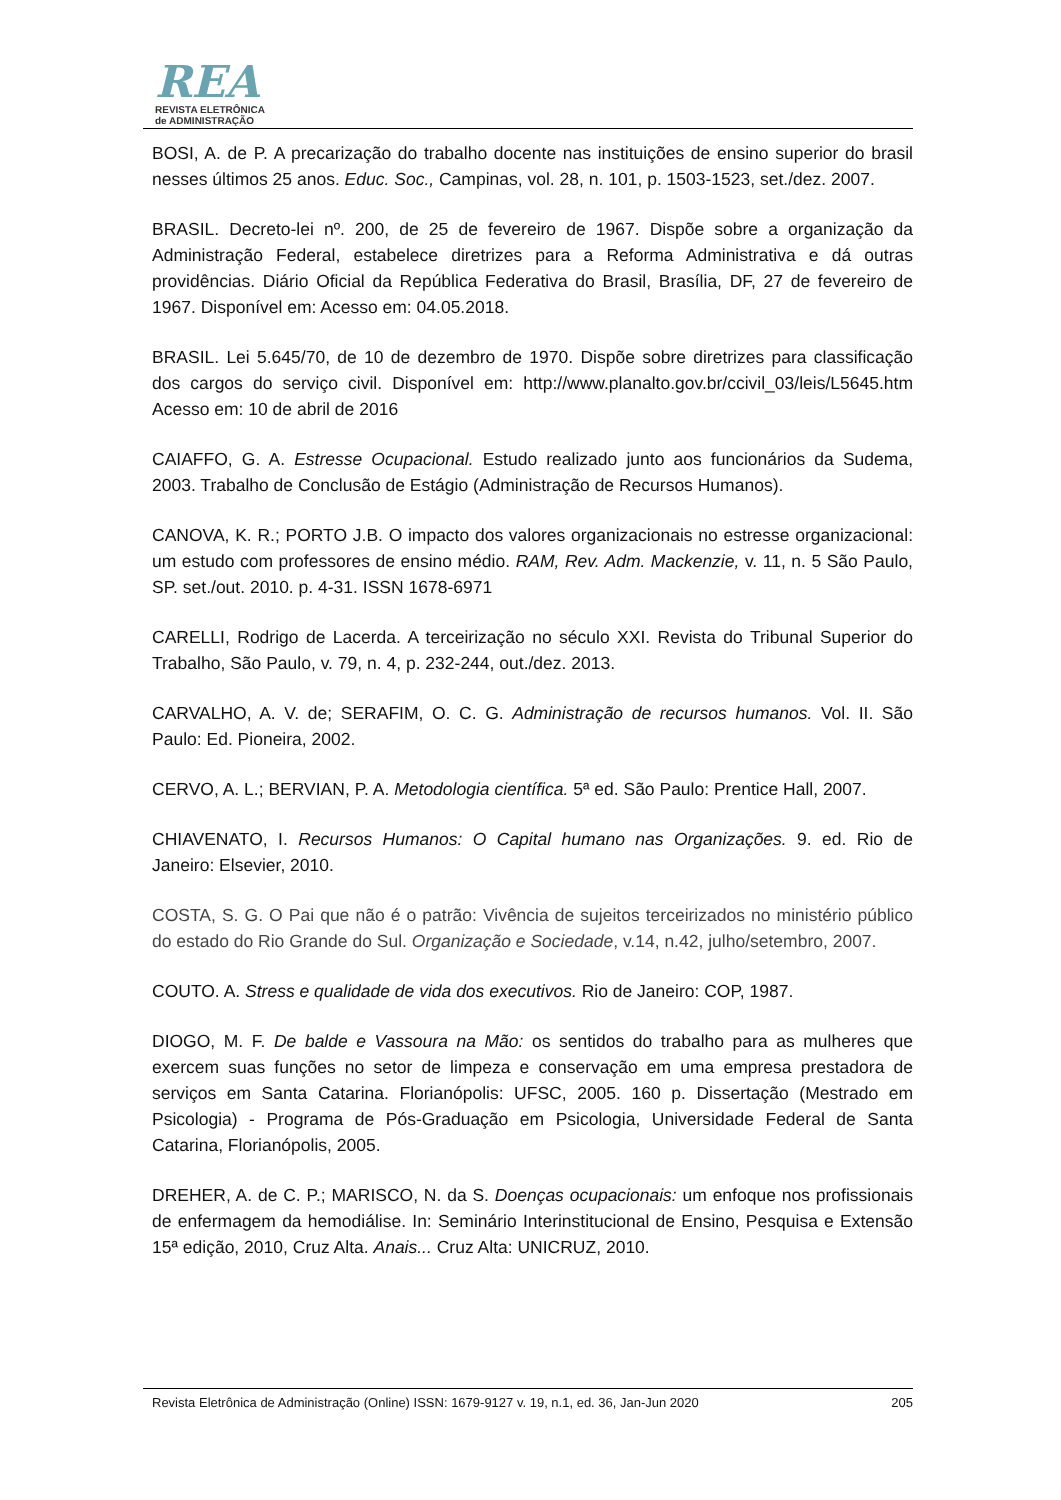REA
REVISTA ELETRÔNICA
de ADMINISTRAÇÃO
BOSI, A. de P. A precarização do trabalho docente nas instituições de ensino superior do brasil nesses últimos 25 anos. Educ. Soc., Campinas, vol. 28, n. 101, p. 1503-1523, set./dez. 2007.
BRASIL. Decreto-lei nº. 200, de 25 de fevereiro de 1967. Dispõe sobre a organização da Administração Federal, estabelece diretrizes para a Reforma Administrativa e dá outras providências. Diário Oficial da República Federativa do Brasil, Brasília, DF, 27 de fevereiro de 1967. Disponível em: Acesso em: 04.05.2018.
BRASIL. Lei 5.645/70, de 10 de dezembro de 1970. Dispõe sobre diretrizes para classificação dos cargos do serviço civil. Disponível em: http://www.planalto.gov.br/ccivil_03/leis/L5645.htm Acesso em: 10 de abril de 2016
CAIAFFO, G. A. Estresse Ocupacional. Estudo realizado junto aos funcionários da Sudema, 2003. Trabalho de Conclusão de Estágio (Administração de Recursos Humanos).
CANOVA, K. R.; PORTO J.B. O impacto dos valores organizacionais no estresse organizacional: um estudo com professores de ensino médio. RAM, Rev. Adm. Mackenzie, v. 11, n. 5 São Paulo, SP. set./out. 2010. p. 4-31. ISSN 1678-6971
CARELLI, Rodrigo de Lacerda. A terceirização no século XXI. Revista do Tribunal Superior do Trabalho, São Paulo, v. 79, n. 4, p. 232-244, out./dez. 2013.
CARVALHO, A. V. de; SERAFIM, O. C. G. Administração de recursos humanos. Vol. II. São Paulo: Ed. Pioneira, 2002.
CERVO, A. L.; BERVIAN, P. A. Metodologia científica. 5ª ed. São Paulo: Prentice Hall, 2007.
CHIAVENATO, I. Recursos Humanos: O Capital humano nas Organizações. 9. ed. Rio de Janeiro: Elsevier, 2010.
COSTA, S. G. O Pai que não é o patrão: Vivência de sujeitos terceirizados no ministério público do estado do Rio Grande do Sul. Organização e Sociedade, v.14, n.42, julho/setembro, 2007.
COUTO. A. Stress e qualidade de vida dos executivos. Rio de Janeiro: COP, 1987.
DIOGO, M. F. De balde e Vassoura na Mão: os sentidos do trabalho para as mulheres que exercem suas funções no setor de limpeza e conservação em uma empresa prestadora de serviços em Santa Catarina. Florianópolis: UFSC, 2005. 160 p. Dissertação (Mestrado em Psicologia) - Programa de Pós-Graduação em Psicologia, Universidade Federal de Santa Catarina, Florianópolis, 2005.
DREHER, A. de C. P.; MARISCO, N. da S. Doenças ocupacionais: um enfoque nos profissionais de enfermagem da hemodiálise. In: Seminário Interinstitucional de Ensino, Pesquisa e Extensão 15ª edição, 2010, Cruz Alta. Anais... Cruz Alta: UNICRUZ, 2010.
Revista Eletrônica de Administração (Online) ISSN: 1679-9127 v. 19, n.1, ed. 36, Jan-Jun 2020 205